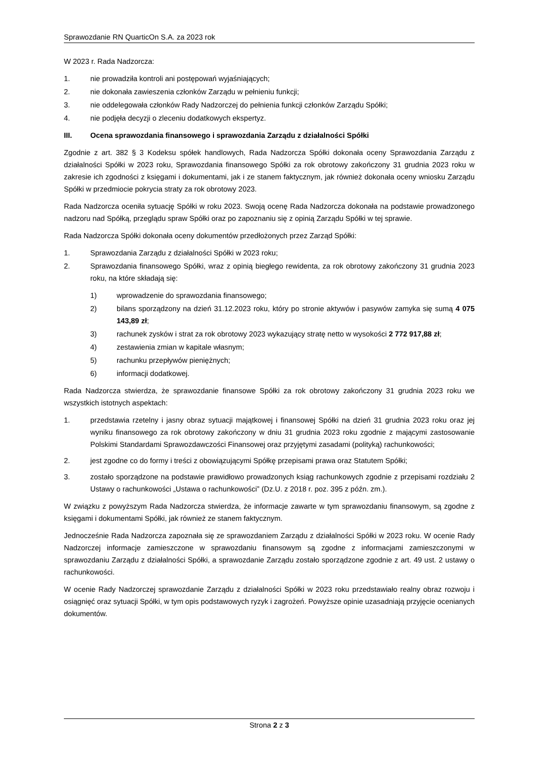Sprawozdanie RN QuarticOn S.A. za 2023 rok
W 2023 r. Rada Nadzorcza:
1. nie prowadziła kontroli ani postępowań wyjaśniających;
2. nie dokonała zawieszenia członków Zarządu w pełnieniu funkcji;
3. nie oddelegowała członków Rady Nadzorczej do pełnienia funkcji członków Zarządu Spółki;
4. nie podjęła decyzji o zleceniu dodatkowych ekspertyz.
III. Ocena sprawozdania finansowego i sprawozdania Zarządu z działalności Spółki
Zgodnie z art. 382 § 3 Kodeksu spółek handlowych, Rada Nadzorcza Spółki dokonała oceny Sprawozdania Zarządu z działalności Spółki w 2023 roku, Sprawozdania finansowego Spółki za rok obrotowy zakończony 31 grudnia 2023 roku w zakresie ich zgodności z księgami i dokumentami, jak i ze stanem faktycznym, jak również dokonała oceny wniosku Zarządu Spółki w przedmiocie pokrycia straty za rok obrotowy 2023.
Rada Nadzorcza oceniła sytuację Spółki w roku 2023. Swoją ocenę Rada Nadzorcza dokonała na podstawie prowadzonego nadzoru nad Spółką, przeglądu spraw Spółki oraz po zapoznaniu się z opinią Zarządu Spółki w tej sprawie.
Rada Nadzorcza Spółki dokonała oceny dokumentów przedłożonych przez Zarząd Spółki:
1. Sprawozdania Zarządu z działalności Spółki w 2023 roku;
2. Sprawozdania finansowego Spółki, wraz z opinią biegłego rewidenta, za rok obrotowy zakończony 31 grudnia 2023 roku, na które składają się:
1) wprowadzenie do sprawozdania finansowego;
2) bilans sporządzony na dzień 31.12.2023 roku, który po stronie aktywów i pasywów zamyka się sumą 4 075 143,89 zł;
3) rachunek zysków i strat za rok obrotowy 2023 wykazujący stratę netto w wysokości 2 772 917,88 zł;
4) zestawienia zmian w kapitale własnym;
5) rachunku przepływów pieniężnych;
6) informacji dodatkowej.
Rada Nadzorcza stwierdza, że sprawozdanie finansowe Spółki za rok obrotowy zakończony 31 grudnia 2023 roku we wszystkich istotnych aspektach:
1. przedstawia rzetelny i jasny obraz sytuacji majątkowej i finansowej Spółki na dzień 31 grudnia 2023 roku oraz jej wyniku finansowego za rok obrotowy zakończony w dniu 31 grudnia 2023 roku zgodnie z mającymi zastosowanie Polskimi Standardami Sprawozdawczości Finansowej oraz przyjętymi zasadami (polityką) rachunkowości;
2. jest zgodne co do formy i treści z obowiązującymi Spółkę przepisami prawa oraz Statutem Spółki;
3. zostało sporządzone na podstawie prawidłowo prowadzonych ksiąg rachunkowych zgodnie z przepisami rozdziału 2 Ustawy o rachunkowości „Ustawa o rachunkowości” (Dz.U. z 2018 r. poz. 395 z późn. zm.).
W związku z powyższym Rada Nadzorcza stwierdza, że informacje zawarte w tym sprawozdaniu finansowym, są zgodne z księgami i dokumentami Spółki, jak również ze stanem faktycznym.
Jednocześnie Rada Nadzorcza zapoznała się ze sprawozdaniem Zarządu z działalności Spółki w 2023 roku. W ocenie Rady Nadzorczej informacje zamieszczone w sprawozdaniu finansowym są zgodne z informacjami zamieszczonymi w sprawozdaniu Zarządu z działalności Spółki, a sprawozdanie Zarządu zostało sporządzone zgodnie z art. 49 ust. 2 ustawy o rachunkowości.
W ocenie Rady Nadzorczej sprawozdanie Zarządu z działalności Spółki w 2023 roku przedstawiało realny obraz rozwoju i osiągnięć oraz sytuacji Spółki, w tym opis podstawowych ryzyk i zagrożeń. Powyższe opinie uzasadniają przyjęcie ocenianych dokumentów.
Strona 2 z 3